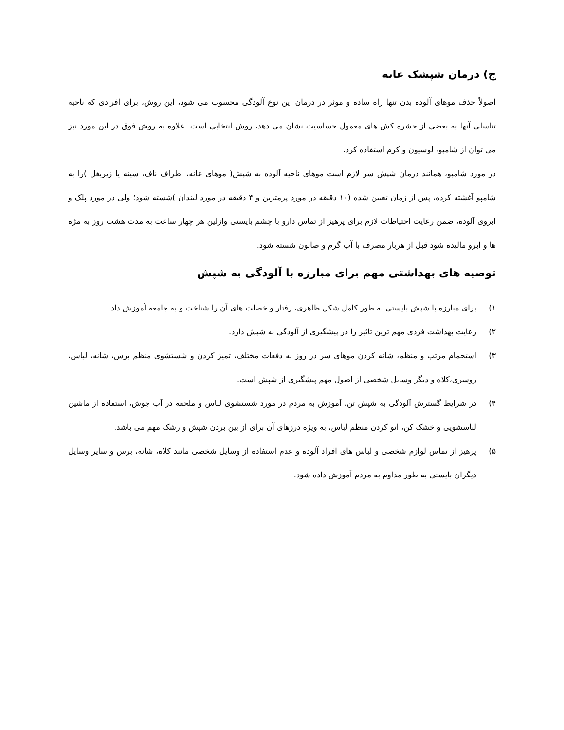ج) درمان شپشک عانه
اصولاً حذف موهای آلوده بدن تنها راه ساده و موثر در درمان این نوع آلودگی محسوب می شود، این روش، برای افرادی که ناحیه تناسلی آنها به بعضی از حشره کش های معمول حساسیت نشان می دهد، روش انتخابی است .علاوه به روش فوق در این مورد نیز می توان از شامپو، لوسیون و کرم استفاده کرد.
در مورد شامپو، همانند درمان شپش سر لازم است موهای ناحیه آلوده به شپش( موهای عانه، اطراف ناف، سینه یا زیربغل )را به شامپو آغشته کرده، پس از زمان تعیین شده (۱۰ دقیقه در مورد پرمترین و ۴ دقیقه در مورد لیندان )شسته شود؛ ولی در مورد پلک و ابروی آلوده، ضمن رعایت احتیاطات لازم برای پرهیز از تماس دارو با چشم بایستی وازلین هر چهار ساعت به مدت هشت روز به مژه ها و ابرو مالیده شود قبل از هربار مصرف با آب گرم و صابون شسته شود.
توصیه های بهداشتی مهم برای مبارزه با آلودگی به شپش
۱) برای مبارزه با شپش بایستی به طور کامل شکل ظاهری، رفتار و خصلت های آن را شناخت و به جامعه آموزش داد.
۲) رعایت بهداشت فردی مهم ترین تاثیر را در پیشگیری از آلودگی به شپش دارد.
۳) استحمام مرتب و منظم، شانه کردن موهای سر در روز به دفعات مختلف، تمیز کردن و شستشوی منظم برس، شانه، لباس، روسری،کلاه و دیگر وسایل شخصی از اصول مهم پیشگیری از شپش است.
۴) در شرایط گسترش آلودگی به شپش تن، آموزش به مردم در مورد شستشوی لباس و ملحفه در آب جوش، استفاده از ماشین لباسشویی و خشک کن، اتو کردن منظم لباس، به ویژه درزهای آن برای از بین بردن شپش و رشک مهم می باشد.
۵) پرهیز از تماس لوازم شخصی و لباس های افراد آلوده و عدم استفاده از وسایل شخصی مانند کلاه، شانه، برس و سایر وسایل دیگران بایستی به طور مداوم به مردم آموزش داده شود.